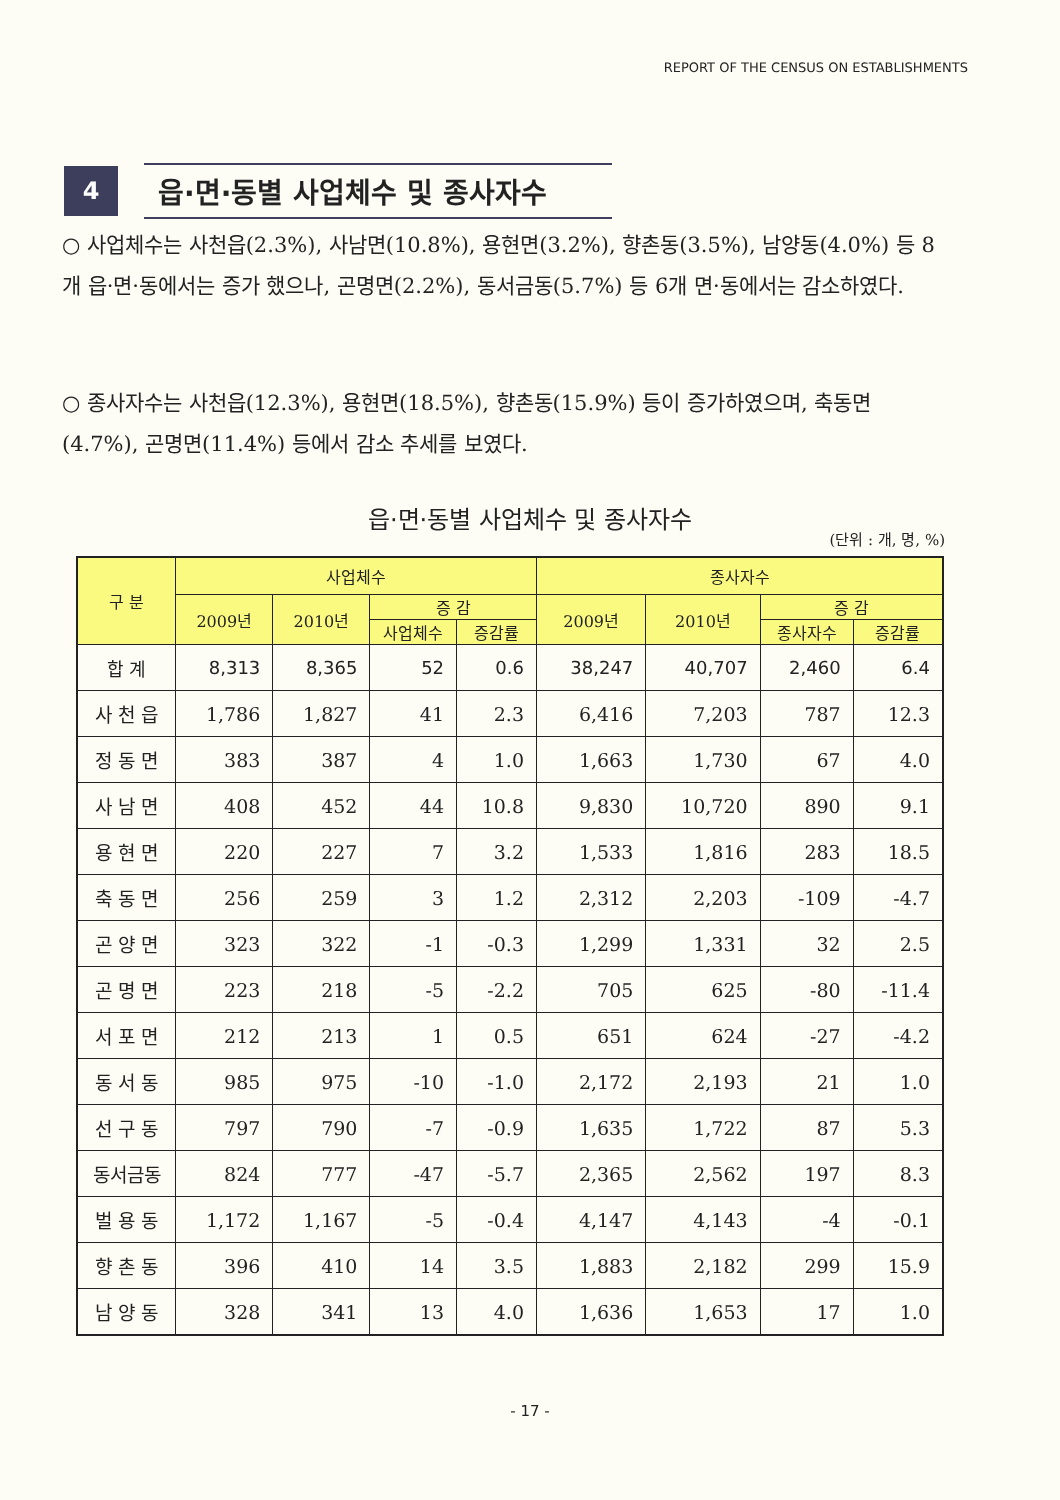REPORT OF THE CENSUS ON ESTABLISHMENTS
4
읍·면·동별 사업체수 및 종사자수
○ 사업체수는 사천읍(2.3%), 사남면(10.8%), 용현면(3.2%), 향촌동(3.5%), 남양동(4.0%) 등 8개 읍·면·동에서는 증가 했으나, 곤명면(2.2%), 동서금동(5.7%) 등 6개 면·동에서는 감소하였다.
○ 종사자수는 사천읍(12.3%), 용현면(18.5%), 향촌동(15.9%) 등이 증가하였으며, 축동면(4.7%), 곤명면(11.4%) 등에서 감소 추세를 보였다.
읍·면·동별 사업체수 및 종사자수
(단위 : 개, 명, %)
| 구 분 | 사업체수 | | | | 종사자수 | | | |
| --- | --- | --- | --- | --- | --- | --- | --- | --- |
| | 2009년 | 2010년 | 증 감 | | 2009년 | 2010년 | 증 감 | |
| | | | 사업체수 | 증감률 | | | 종사자수 | 증감률 |
| 합 계 | 8,313 | 8,365 | 52 | 0.6 | 38,247 | 40,707 | 2,460 | 6.4 |
| 사 천 읍 | 1,786 | 1,827 | 41 | 2.3 | 6,416 | 7,203 | 787 | 12.3 |
| 정 동 면 | 383 | 387 | 4 | 1.0 | 1,663 | 1,730 | 67 | 4.0 |
| 사 남 면 | 408 | 452 | 44 | 10.8 | 9,830 | 10,720 | 890 | 9.1 |
| 용 현 면 | 220 | 227 | 7 | 3.2 | 1,533 | 1,816 | 283 | 18.5 |
| 축 동 면 | 256 | 259 | 3 | 1.2 | 2,312 | 2,203 | -109 | -4.7 |
| 곤 양 면 | 323 | 322 | -1 | -0.3 | 1,299 | 1,331 | 32 | 2.5 |
| 곤 명 면 | 223 | 218 | -5 | -2.2 | 705 | 625 | -80 | -11.4 |
| 서 포 면 | 212 | 213 | 1 | 0.5 | 651 | 624 | -27 | -4.2 |
| 동 서 동 | 985 | 975 | -10 | -1.0 | 2,172 | 2,193 | 21 | 1.0 |
| 선 구 동 | 797 | 790 | -7 | -0.9 | 1,635 | 1,722 | 87 | 5.3 |
| 동서금동 | 824 | 777 | -47 | -5.7 | 2,365 | 2,562 | 197 | 8.3 |
| 벌 용 동 | 1,172 | 1,167 | -5 | -0.4 | 4,147 | 4,143 | -4 | -0.1 |
| 향 촌 동 | 396 | 410 | 14 | 3.5 | 1,883 | 2,182 | 299 | 15.9 |
| 남 양 동 | 328 | 341 | 13 | 4.0 | 1,636 | 1,653 | 17 | 1.0 |
- 17 -